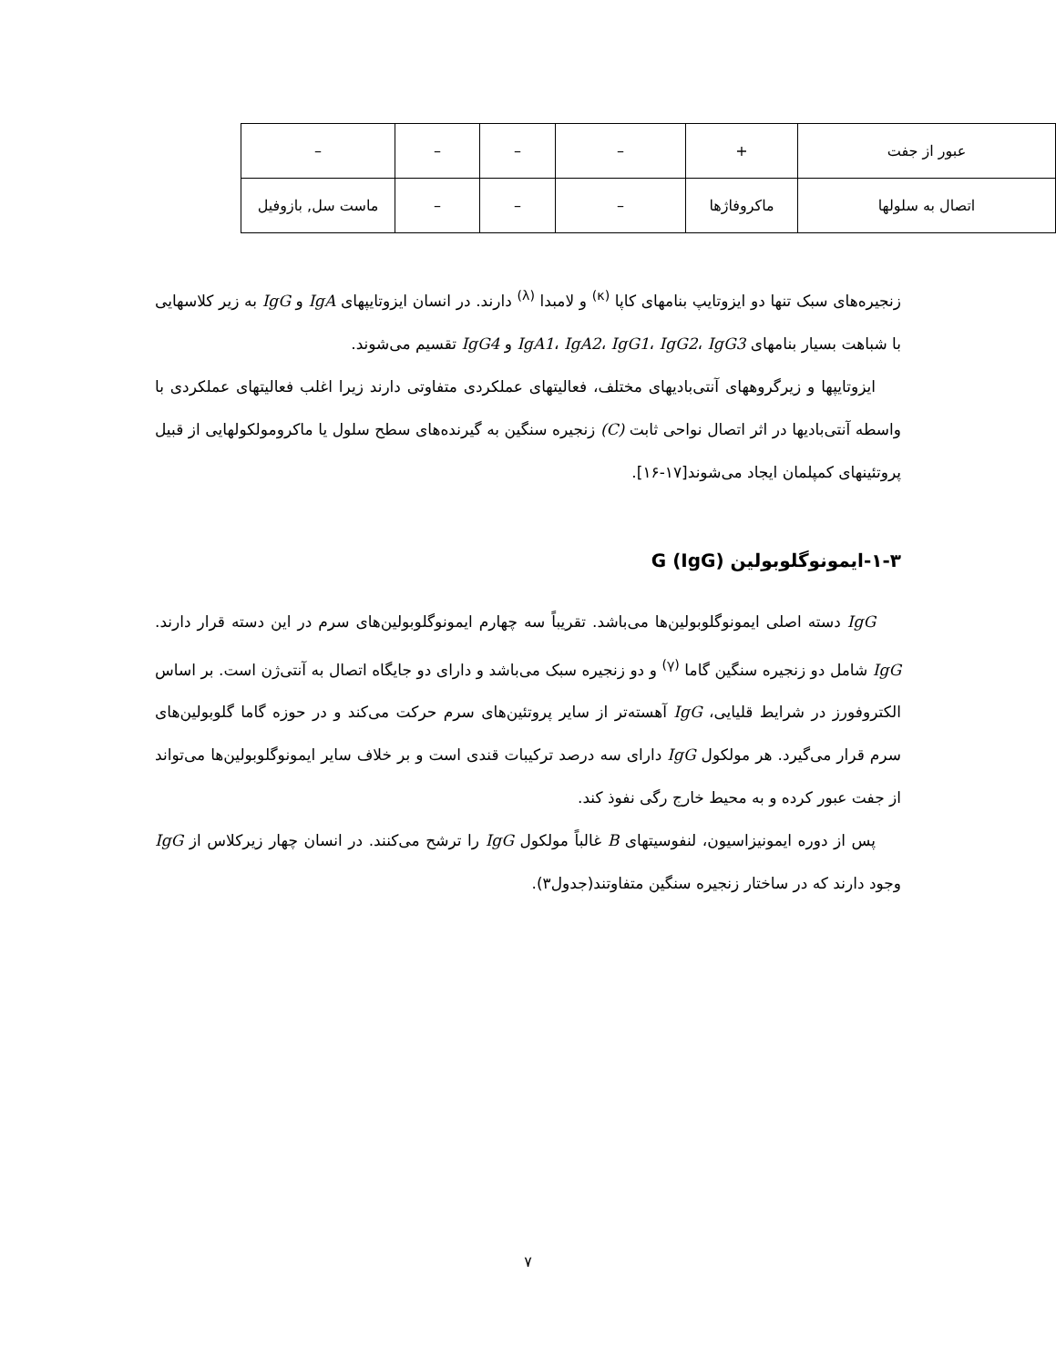| عبور از جفت | + | – | – | – | – |
| اتصال به سلولها | ماکروفاژها | – | – | – | ماست سل, بازوفیل |
زنجیره‌های سبک تنها دو ایزوتایپ بنامهای کاپا <sup>(κ)</sup> و لامبدا <sup>(λ)</sup> دارند. در انسان ایزوتایپهای IgA و IgG به زیر کلاسهایی با شباهت بسیار بنامهای IgA1، IgA2، IgG1، IgG2، IgG3 و IgG4 تقسیم می‌شوند.
ایزوتایپها و زیرگروههای آنتی‌بادیهای مختلف، فعالیتهای عملکردی متفاوتی دارند زیرا اغلب فعالیتهای عملکردی با واسطه آنتی‌بادیها در اثر اتصال نواحی ثابت (C) زنجیره سنگین به گیرنده‌های سطح سلول یا ماکرومولکولهایی از قبیل پروتئینهای کمپلمان ایجاد می‌شوند[۱۷-۱۶].
۱-۳-ایمونوگلوبولین G (IgG)
IgG دسته اصلی ایمونوگلوبولین‌ها می‌باشد. تقریباً سه چهارم ایمونوگلوبولین‌های سرم در این دسته قرار دارند. IgG شامل دو زنجیره سنگین گاما <sup>(γ)</sup> و دو زنجیره سبک می‌باشد و دارای دو جایگاه اتصال به آنتی‌ژن است. بر اساس الکتروفورز در شرایط قلیایی، IgG آهسته‌تر از سایر پروتئین‌های سرم حرکت می‌کند و در حوزه گاما گلوبولین‌های سرم قرار می‌گیرد. هر مولکول IgG دارای سه درصد ترکیبات قندی است و بر خلاف سایر ایمونوگلوبولین‌ها می‌تواند از جفت عبور کرده و به محیط خارج رگی نفوذ کند.
پس از دوره ایمونیزاسیون، لنفوسیتهای B غالباً مولکول IgG را ترشح می‌کنند. در انسان چهار زیرکلاس از IgG وجود دارند که در ساختار زنجیره سنگین متفاوتند(جدول۳).
۷